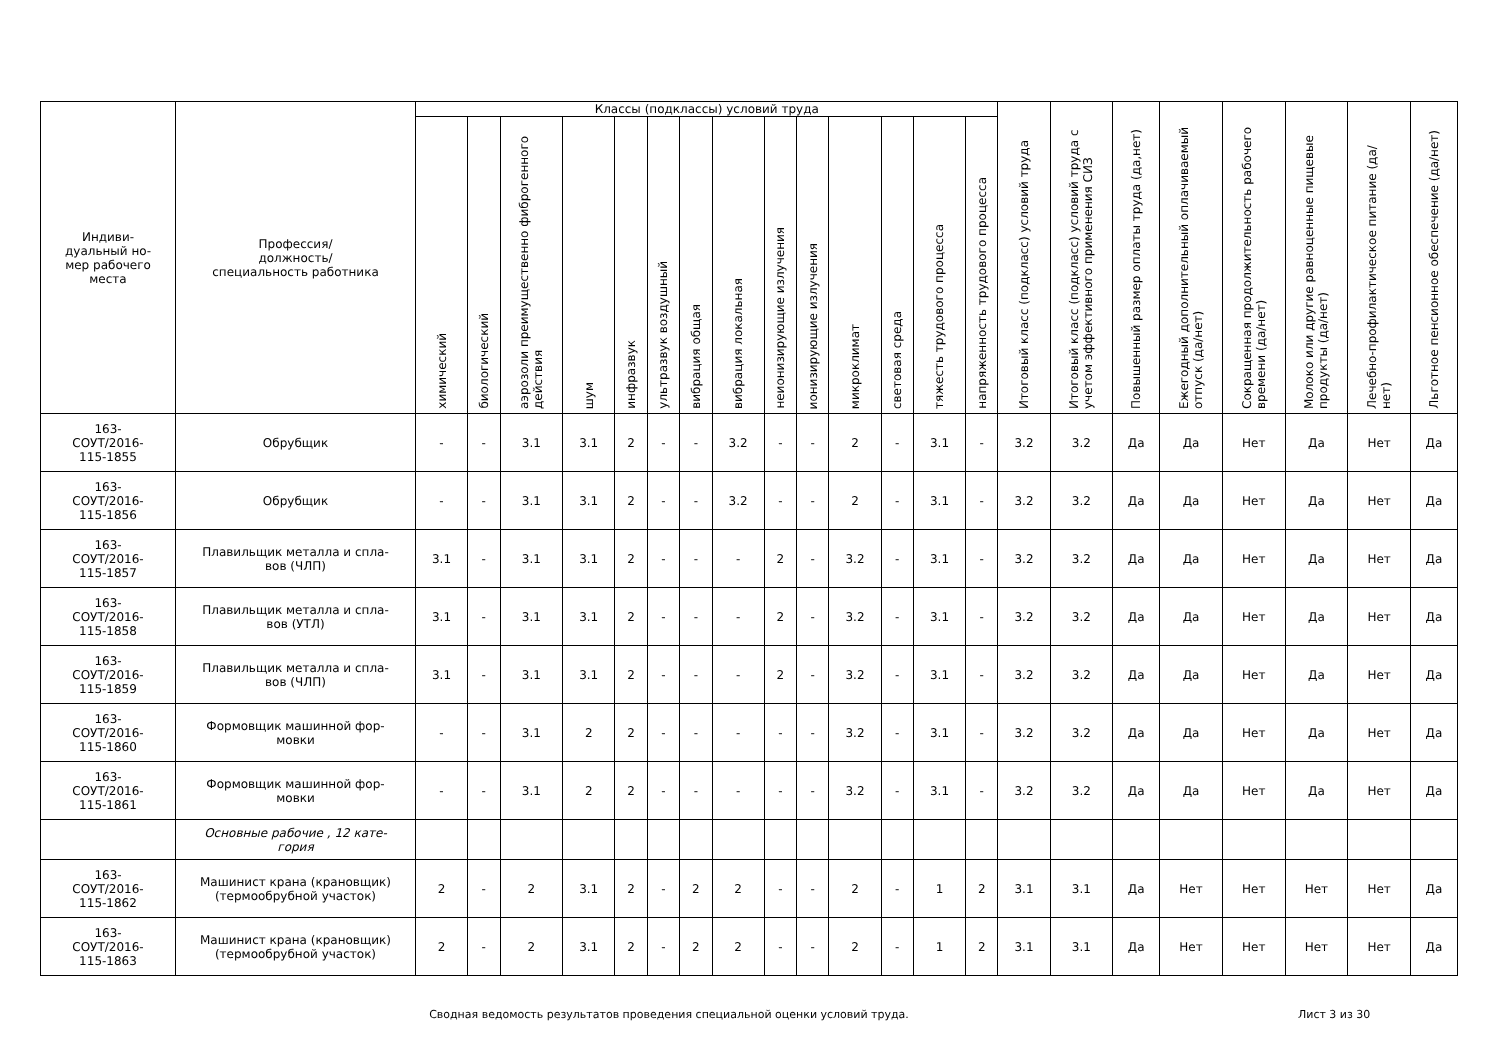| Индиви- дуальный но- мер рабочего места | Профессия/ должность/ специальность работника | Классы (подклассы) условий труда | | | | | | | | | | | | | | Итоговый класс (подкласс) условий труда | Итоговый класс (подкласс) условий труда с учетом эффективного применения СИЗ | Повышенный размер оплаты труда (да,нет) | Ежегодный дополнительный оплачиваемый отпуск (да/нет) | Сокращенная продолжительность рабочего времени (да/нет) | Молоко или другие равноценные пищевые продукты (да/нет) | Лечебно-профилактическое питание (да/нет) | Льготное пенсионное обеспечение (да/нет) |
| --- | --- | --- | --- | --- | --- | --- | --- | --- | --- | --- | --- | --- | --- | --- | --- | --- | --- | --- | --- | --- | --- | --- | --- |
| | | химический | биологический | аэрозоли преимущественно фиброгенного действия | шум | инфразвук | ультразвук воздушный | вибрация общая | вибрация локальная | неионизирующие излучения | ионизирующие излучения | микроклимат | световая среда | тяжесть трудового процесса | напряженность трудового процесса | | | | | | | | |
| 163- СОУТ/2016- 115-1855 | Обрубщик | - | - | 3.1 | 3.1 | 2 | - | - | 3.2 | - | - | 2 | - | 3.1 | - | 3.2 | 3.2 | Да | Да | Нет | Да | Нет | Да |
| 163- СОУТ/2016- 115-1856 | Обрубщик | - | - | 3.1 | 3.1 | 2 | - | - | 3.2 | - | - | 2 | - | 3.1 | - | 3.2 | 3.2 | Да | Да | Нет | Да | Нет | Да |
| 163- СОУТ/2016- 115-1857 | Плавильщик металла и спла- вов (ЧЛП) | 3.1 | - | 3.1 | 3.1 | 2 | - | - | - | 2 | - | 3.2 | - | 3.1 | - | 3.2 | 3.2 | Да | Да | Нет | Да | Нет | Да |
| 163- СОУТ/2016- 115-1858 | Плавильщик металла и спла- вов (УТЛ) | 3.1 | - | 3.1 | 3.1 | 2 | - | - | - | 2 | - | 3.2 | - | 3.1 | - | 3.2 | 3.2 | Да | Да | Нет | Да | Нет | Да |
| 163- СОУТ/2016- 115-1859 | Плавильщик металла и спла- вов (ЧЛП) | 3.1 | - | 3.1 | 3.1 | 2 | - | - | - | 2 | - | 3.2 | - | 3.1 | - | 3.2 | 3.2 | Да | Да | Нет | Да | Нет | Да |
| 163- СОУТ/2016- 115-1860 | Формовщик машинной фор- мовки | - | - | 3.1 | 2 | 2 | - | - | - | - | - | 3.2 | - | 3.1 | - | 3.2 | 3.2 | Да | Да | Нет | Да | Нет | Да |
| 163- СОУТ/2016- 115-1861 | Формовщик машинной фор- мовки | - | - | 3.1 | 2 | 2 | - | - | - | - | - | 3.2 | - | 3.1 | - | 3.2 | 3.2 | Да | Да | Нет | Да | Нет | Да |
| | Основные рабочие , 12 кате- гория | | | | | | | | | | | | | | | | | | | | | | |
| 163- СОУТ/2016- 115-1862 | Машинист крана (крановщик) (термообрубной участок) | 2 | - | 2 | 3.1 | 2 | - | 2 | 2 | - | - | 2 | - | 1 | 2 | 3.1 | 3.1 | Да | Нет | Нет | Нет | Нет | Да |
| 163- СОУТ/2016- 115-1863 | Машинист крана (крановщик) (термообрубной участок) | 2 | - | 2 | 3.1 | 2 | - | 2 | 2 | - | - | 2 | - | 1 | 2 | 3.1 | 3.1 | Да | Нет | Нет | Нет | Нет | Да |
Сводная ведомость результатов проведения специальной оценки условий труда. Лист 3 из 30